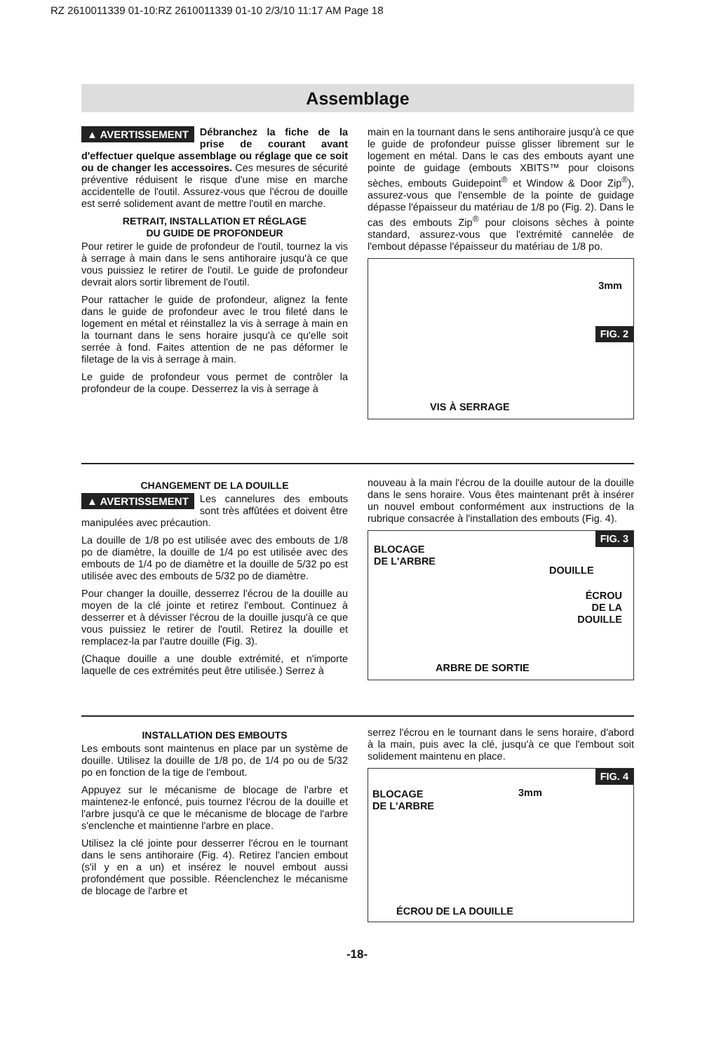RZ 2610011339 01-10:RZ 2610011339 01-10 2/3/10 11:17 AM Page 18
Assemblage
▲ AVERTISSEMENT Débranchez la fiche de la prise de courant avant d'effectuer quelque assemblage ou réglage que ce soit ou de changer les accessoires. Ces mesures de sécurité préventive réduisent le risque d'une mise en marche accidentelle de l'outil. Assurez-vous que l'écrou de douille est serré solidement avant de mettre l'outil en marche.
RETRAIT, INSTALLATION ET RÉGLAGE
DU GUIDE DE PROFONDEUR
Pour retirer le guide de profondeur de l'outil, tournez la vis à serrage à main dans le sens antihoraire jusqu'à ce que vous puissiez le retirer de l'outil. Le guide de profondeur devrait alors sortir librement de l'outil.
Pour rattacher le guide de profondeur, alignez la fente dans le guide de profondeur avec le trou fileté dans le logement en métal et réinstallez la vis à serrage à main en la tournant dans le sens horaire jusqu'à ce qu'elle soit serrée à fond. Faites attention de ne pas déformer le filetage de la vis à serrage à main.
Le guide de profondeur vous permet de contrôler la profondeur de la coupe. Desserrez la vis à serrage à
main en la tournant dans le sens antihoraire jusqu'à ce que le guide de profondeur puisse glisser librement sur le logement en métal. Dans le cas des embouts ayant une pointe de guidage (embouts XBITS™ pour cloisons sèches, embouts Guidepoint<sup>®</sup> et Window & Door Zip<sup>®</sup>), assurez-vous que l'ensemble de la pointe de guidage dépasse l'épaisseur du matériau de 1/8 po (Fig. 2). Dans le cas des embouts Zip<sup>®</sup> pour cloisons sèches à pointe standard, assurez-vous que l'extrémité cannelée de l'embout dépasse l'épaisseur du matériau de 1/8 po.
3mm
FIG. 2
VIS À SERRAGE
CHANGEMENT DE LA DOUILLE
▲ AVERTISSEMENT Les cannelures des embouts sont très affûtées et doivent être manipulées avec précaution.
La douille de 1/8 po est utilisée avec des embouts de 1/8 po de diamètre, la douille de 1/4 po est utilisée avec des embouts de 1/4 po de diamètre et la douille de 5/32 po est utilisée avec des embouts de 5/32 po de diamètre.
Pour changer la douille, desserrez l'écrou de la douille au moyen de la clé jointe et retirez l'embout. Continuez à desserrer et à dévisser l'écrou de la douille jusqu'à ce que vous puissiez le retirer de l'outil. Retirez la douille et remplacez-la par l'autre douille (Fig. 3).
(Chaque douille a une double extrémité, et n'importe laquelle de ces extrémités peut être utilisée.) Serrez à
nouveau à la main l'écrou de la douille autour de la douille dans le sens horaire. Vous êtes maintenant prêt à insérer un nouvel embout conformément aux instructions de la rubrique consacrée à l'installation des embouts (Fig. 4).
FIG. 3
BLOCAGE
DE L'ARBRE
DOUILLE
ÉCROU
DE LA
DOUILLE
ARBRE DE SORTIE
INSTALLATION DES EMBOUTS
Les embouts sont maintenus en place par un système de douille. Utilisez la douille de 1/8 po, de 1/4 po ou de 5/32 po en fonction de la tige de l'embout.
Appuyez sur le mécanisme de blocage de l'arbre et maintenez-le enfoncé, puis tournez l'écrou de la douille et l'arbre jusqu'à ce que le mécanisme de blocage de l'arbre s'enclenche et maintienne l'arbre en place.
Utilisez la clé jointe pour desserrer l'écrou en le tournant dans le sens antihoraire (Fig. 4). Retirez l'ancien embout (s'il y en a un) et insérez le nouvel embout aussi profondément que possible. Réenclenchez le mécanisme de blocage de l'arbre et
serrez l'écrou en le tournant dans le sens horaire, d'abord à la main, puis avec la clé, jusqu'à ce que l'embout soit solidement maintenu en place.
FIG. 4
BLOCAGE
DE L'ARBRE
3mm
ÉCROU DE LA DOUILLE
-18-